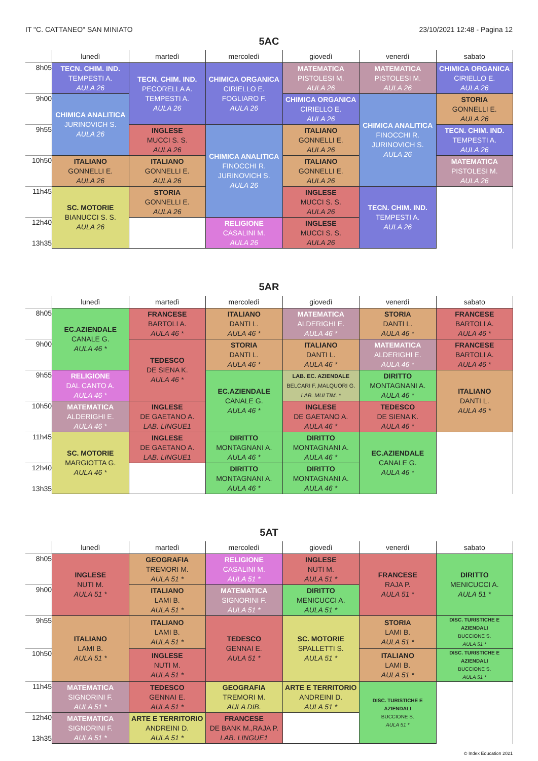IT "C. CATTANEO" SAN MINIATO 23/10/2021 12:48 - Pagina 12
5AC
| | lunedì | martedì | mercoledì | giovedì | venerdì | sabato |
| --- | --- | --- | --- | --- | --- | --- |
| 8h05 | TECN. CHIM. IND. TEMPESTI A. AULA 26 | TECN. CHIM. IND. PECORELLA A. TEMPESTI A. AULA 26 | CHIMICA ORGANICA CIRIELLO E. FOGLIARO F. AULA 26 | MATEMATICA PISTOLESI M. AULA 26 | MATEMATICA PISTOLESI M. AULA 26 | CHIMICA ORGANICA CIRIELLO E. AULA 26 |
| 9h00 | CHIMICA ANALITICA JURINOVICH S. AULA 26 | | | CHIMICA ORGANICA CIRIELLO E. AULA 26 | CHIMICA ANALITICA FINOCCHI R. JURINOVICH S. AULA 26 | STORIA GONNELLI E. AULA 26 |
| 9h55 | | INGLESE MUCCI S. S. AULA 26 | CHIMICA ANALITICA FINOCCHI R. JURINOVICH S. AULA 26 | ITALIANO GONNELLI E. AULA 26 | | TECN. CHIM. IND. TEMPESTI A. AULA 26 |
| 10h50 | ITALIANO GONNELLI E. AULA 26 | ITALIANO GONNELLI E. AULA 26 | | ITALIANO GONNELLI E. AULA 26 | | MATEMATICA PISTOLESI M. AULA 26 |
| 11h45 | SC. MOTORIE BIANUCCI S. S. AULA 26 | STORIA GONNELLI E. AULA 26 | | INGLESE MUCCI S. S. AULA 26 | TECN. CHIM. IND. TEMPESTI A. AULA 26 | |
| 12h40 13h35 | | | RELIGIONE CASALINI M. AULA 26 | INGLESE MUCCI S. S. AULA 26 | | |
5AR
| | lunedì | martedì | mercoledì | giovedì | venerdì | sabato |
| --- | --- | --- | --- | --- | --- | --- |
| 8h05 | EC.AZIENDALE CANALE G. AULA 46 * | FRANCESE BARTOLI A. AULA 46 * | ITALIANO DANTI L. AULA 46 * | MATEMATICA ALDERIGHI E. AULA 46 * | STORIA DANTI L. AULA 46 * | FRANCESE BARTOLI A. AULA 46 * |
| 9h00 | | TEDESCO DE SIENA K. AULA 46 * | STORIA DANTI L. AULA 46 * | ITALIANO DANTI L. AULA 46 * | MATEMATICA ALDERIGHI E. AULA 46 * | FRANCESE BARTOLI A. AULA 46 * |
| 9h55 | RELIGIONE DAL CANTO A. AULA 46 * | | EC.AZIENDALE CANALE G. AULA 46 * | LAB. EC. AZIENDALE BELCARI F.,MALQUORI G. LAB. MULTIM. * | DIRITTO MONTAGNANI A. AULA 46 * | ITALIANO DANTI L. AULA 46 * |
| 10h50 | MATEMATICA ALDERIGHI E. AULA 46 * | INGLESE DE GAETANO A. LAB. LINGUE1 | | INGLESE DE GAETANO A. AULA 46 * | TEDESCO DE SIENA K. AULA 46 * | |
| 11h45 | SC. MOTORIE MARGIOTTA G. AULA 46 * | INGLESE DE GAETANO A. LAB. LINGUE1 | DIRITTO MONTAGNANI A. AULA 46 * | DIRITTO MONTAGNANI A. AULA 46 * | EC.AZIENDALE CANALE G. AULA 46 * | |
| 12h40 13h35 | | | DIRITTO MONTAGNANI A. AULA 46 * | DIRITTO MONTAGNANI A. AULA 46 * | | |
5AT
| | lunedì | martedì | mercoledì | giovedì | venerdì | sabato |
| --- | --- | --- | --- | --- | --- | --- |
| 8h05 | INGLESE NUTI M. AULA 51 * | GEOGRAFIA TREMORI M. AULA 51 * | RELIGIONE CASALINI M. AULA 51 * | INGLESE NUTI M. AULA 51 * | FRANCESE RAJA P. AULA 51 * | DIRITTO MENICUCCI A. AULA 51 * |
| 9h00 | | ITALIANO LAMI B. AULA 51 * | MATEMATICA SIGNORINI F. AULA 51 * | DIRITTO MENICUCCI A. AULA 51 * | | |
| 9h55 | ITALIANO LAMI B. AULA 51 * | ITALIANO LAMI B. AULA 51 * | TEDESCO GENNAI E. AULA 51 * | SC. MOTORIE SPALLETTI S. AULA 51 * | STORIA LAMI B. AULA 51 * | DISC. TURISTICHE E AZIENDALI BUCCIONE S. AULA 51 * |
| 10h50 | | INGLESE NUTI M. AULA 51 * | | | ITALIANO LAMI B. AULA 51 * | DISC. TURISTICHE E AZIENDALI BUCCIONE S. AULA 51 * |
| 11h45 | MATEMATICA SIGNORINI F. AULA 51 * | TEDESCO GENNAI E. AULA 51 * | GEOGRAFIA TREMORI M. AULA DIB. | ARTE E TERRITORIO ANDREINI D. AULA 51 * | DISC. TURISTICHE E AZIENDALI BUCCIONE S. AULA 51 * | |
| 12h40 13h35 | MATEMATICA SIGNORINI F. AULA 51 * | ARTE E TERRITORIO ANDREINI D. AULA 51 * | FRANCESE DE BANK M.,RAJA P. LAB. LINGUE1 | | | |
© Index Education 2021